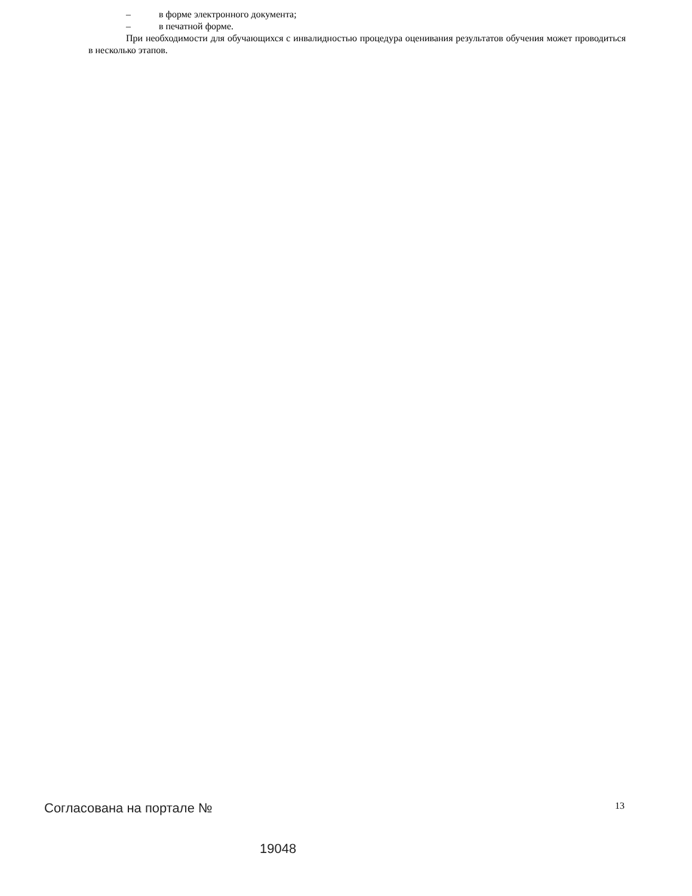– в форме электронного документа;
– в печатной форме.
При необходимости для обучающихся с инвалидностью процедура оценивания результатов обучения может проводиться в несколько этапов.
Согласована на портале № 13
19048